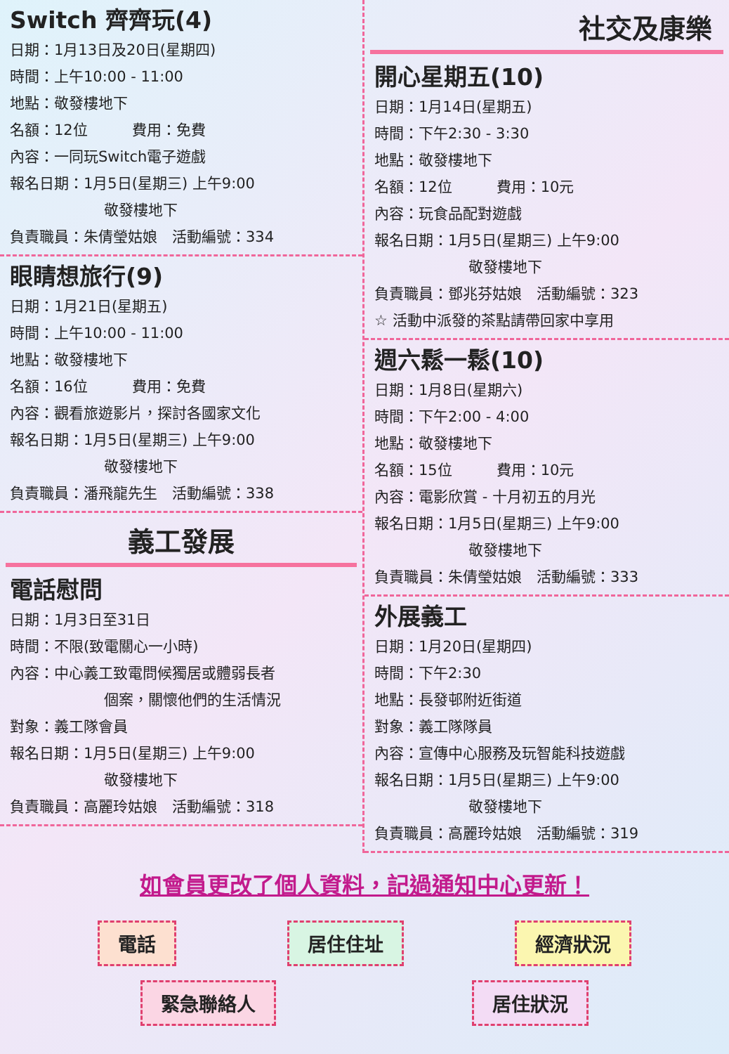Switch 齊齊玩(4)
日期：1月13日及20日(星期四)
時間：上午10:00 - 11:00
地點：敬發樓地下
名額：12位　　　費用：免費
內容：一同玩Switch電子遊戲
報名日期：1月5日(星期三) 上午9:00
敬發樓地下
負責職員：朱倩瑩姑娘　活動編號：334
眼睛想旅行(9)
日期：1月21日(星期五)
時間：上午10:00 - 11:00
地點：敬發樓地下
名額：16位　　　費用：免費
內容：觀看旅遊影片，探討各國家文化
報名日期：1月5日(星期三) 上午9:00
敬發樓地下
負責職員：潘飛龍先生　活動編號：338
義工發展
電話慰問
日期：1月3日至31日
時間：不限(致電關心一小時)
內容：中心義工致電問候獨居或體弱長者
個案，關懷他們的生活情況
對象：義工隊會員
報名日期：1月5日(星期三) 上午9:00
敬發樓地下
負責職員：高麗玲姑娘　活動編號：318
社交及康樂
開心星期五(10)
日期：1月14日(星期五)
時間：下午2:30 - 3:30
地點：敬發樓地下
名額：12位　　　費用：10元
內容：玩食品配對遊戲
報名日期：1月5日(星期三) 上午9:00
敬發樓地下
負責職員：鄧兆芬姑娘　活動編號：323
☆ 活動中派發的茶點請帶回家中享用
週六鬆一鬆(10)
日期：1月8日(星期六)
時間：下午2:00 - 4:00
地點：敬發樓地下
名額：15位　　　費用：10元
內容：電影欣賞 - 十月初五的月光
報名日期：1月5日(星期三) 上午9:00
敬發樓地下
負責職員：朱倩瑩姑娘　活動編號：333
外展義工
日期：1月20日(星期四)
時間：下午2:30
地點：長發邨附近街道
對象：義工隊隊員
內容：宣傳中心服務及玩智能科技遊戲
報名日期：1月5日(星期三) 上午9:00
敬發樓地下
負責職員：高麗玲姑娘　活動編號：319
如會員更改了個人資料，記過通知中心更新！
電話 居住住址 經濟狀況 緊急聯絡人 居住狀況